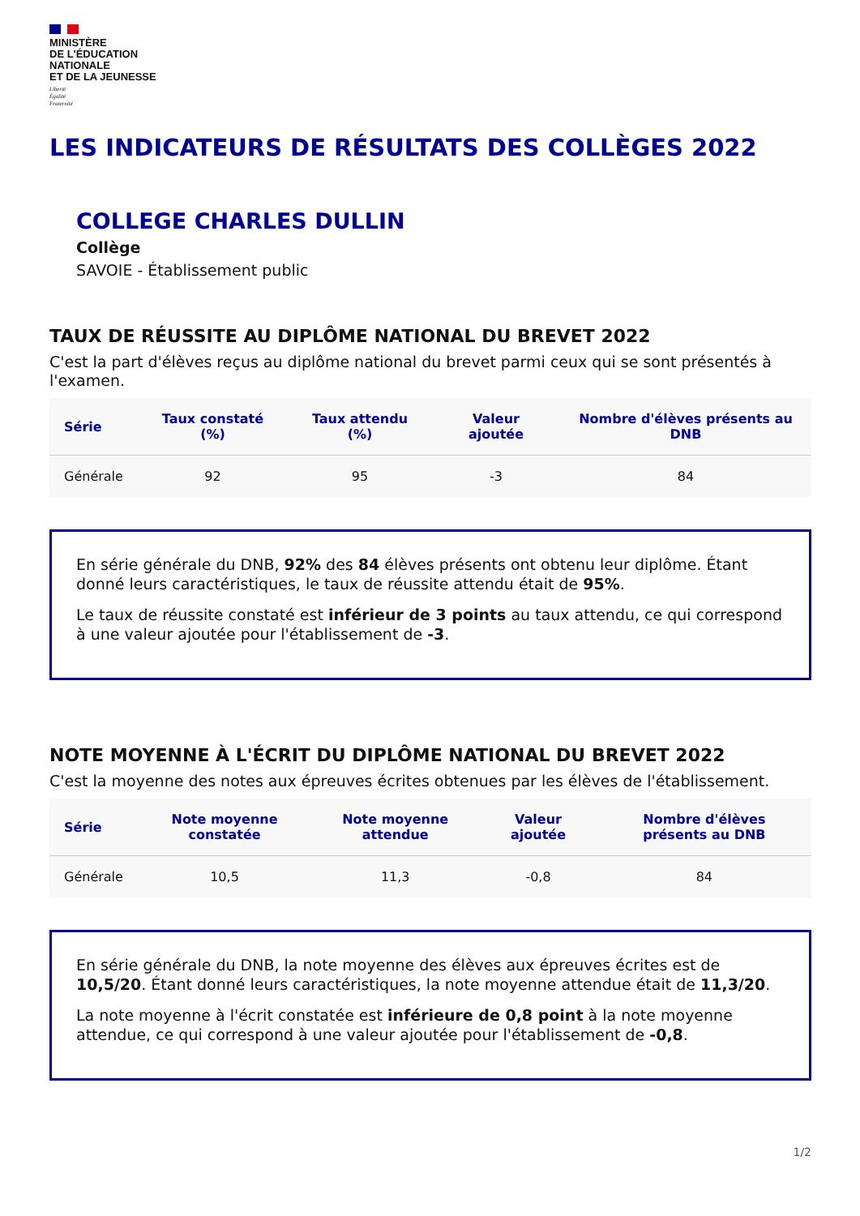MINISTÈRE
DE L'ÉDUCATION
NATIONALE
ET DE LA JEUNESSE
Liberté
Égalité
Fraternité
LES INDICATEURS DE RÉSULTATS DES COLLÈGES 2022
COLLEGE CHARLES DULLIN
Collège
SAVOIE - Établissement public
TAUX DE RÉUSSITE AU DIPLÔME NATIONAL DU BREVET 2022
C'est la part d'élèves reçus au diplôme national du brevet parmi ceux qui se sont présentés à l'examen.
| Série | Taux constaté (%) | Taux attendu (%) | Valeur ajoutée | Nombre d'élèves présents au DNB |
| --- | --- | --- | --- | --- |
| Générale | 92 | 95 | -3 | 84 |
En série générale du DNB, 92% des 84 élèves présents ont obtenu leur diplôme. Étant donné leurs caractéristiques, le taux de réussite attendu était de 95%.
Le taux de réussite constaté est inférieur de 3 points au taux attendu, ce qui correspond à une valeur ajoutée pour l'établissement de -3.
NOTE MOYENNE À L'ÉCRIT DU DIPLÔME NATIONAL DU BREVET 2022
C'est la moyenne des notes aux épreuves écrites obtenues par les élèves de l'établissement.
| Série | Note moyenne constatée | Note moyenne attendue | Valeur ajoutée | Nombre d'élèves présents au DNB |
| --- | --- | --- | --- | --- |
| Générale | 10,5 | 11,3 | -0,8 | 84 |
En série générale du DNB, la note moyenne des élèves aux épreuves écrites est de 10,5/20. Étant donné leurs caractéristiques, la note moyenne attendue était de 11,3/20.
La note moyenne à l'écrit constatée est inférieure de 0,8 point à la note moyenne attendue, ce qui correspond à une valeur ajoutée pour l'établissement de -0,8.
1/2